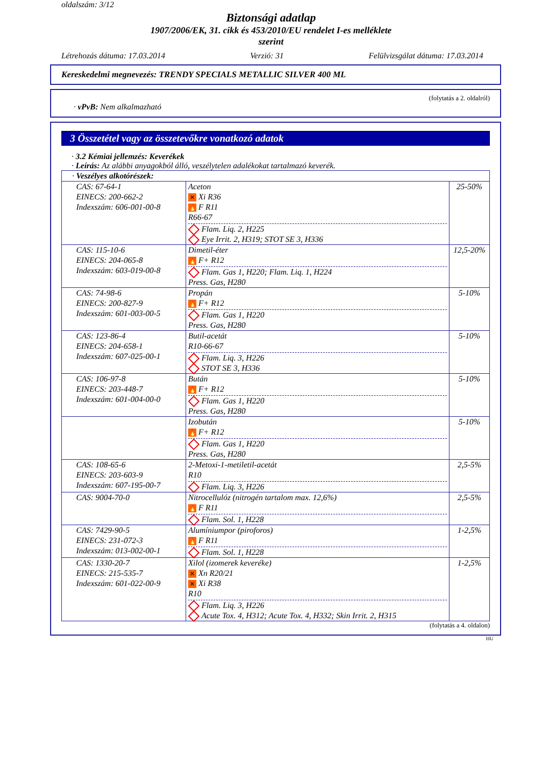oldalszám: 3/12
Biztonsági adatlap
1907/2006/EK, 31. cikk és 453/2010/EU rendelet I-es melléklete
szerint
Létrehozás dátuma: 17.03.2014 Verzió: 31 Felülvizsgálat dátuma: 17.03.2014
Kereskedelmi megnevezés: TRENDY SPECIALS METALLIC SILVER 400 ML
(folytatás a 2. oldalról)
· vPvB: Nem alkalmazható
3 Összetétel vagy az összetevőkre vonatkozó adatok
· 3.2 Kémiai jellemzés: Keverékek
· Leírás: Az alábbi anyagokból álló, veszélytelen adalékokat tartalmazó keverék.
| · Veszélyes alkotórészek: | | |
| CAS: 67-64-1 EINECS: 200-662-2 Indexszám: 606-001-00-8 | Aceton ✕ Xi R36 🔥 F R11 R66-67 Flam. Liq. 2, H225 Eye Irrit. 2, H319; STOT SE 3, H336 | 25-50% |
| CAS: 115-10-6 EINECS: 204-065-8 Indexszám: 603-019-00-8 | Dimetil-éter 🔥 F+ R12 Flam. Gas 1, H220; Flam. Liq. 1, H224 Press. Gas, H280 | 12,5-20% |
| CAS: 74-98-6 EINECS: 200-827-9 Indexszám: 601-003-00-5 | Propán 🔥 F+ R12 Flam. Gas 1, H220 Press. Gas, H280 | 5-10% |
| CAS: 123-86-4 EINECS: 204-658-1 Indexszám: 607-025-00-1 | Butil-acetát R10-66-67 Flam. Liq. 3, H226 STOT SE 3, H336 | 5-10% |
| CAS: 106-97-8 EINECS: 203-448-7 Indexszám: 601-004-00-0 | Bután 🔥 F+ R12 Flam. Gas 1, H220 Press. Gas, H280 | 5-10% |
| | Izobután 🔥 F+ R12 Flam. Gas 1, H220 Press. Gas, H280 | 5-10% |
| CAS: 108-65-6 EINECS: 203-603-9 Indexszám: 607-195-00-7 | 2-Metoxi-1-metiletil-acetát R10 Flam. Liq. 3, H226 | 2,5-5% |
| CAS: 9004-70-0 | Nitrocellulóz (nitrogén tartalom max. 12,6%) 🔥 F R11 Flam. Sol. 1, H228 | 2,5-5% |
| CAS: 7429-90-5 EINECS: 231-072-3 Indexszám: 013-002-00-1 | Alumíniumpor (piroforos) 🔥 F R11 Flam. Sol. 1, H228 | 1-2,5% |
| CAS: 1330-20-7 EINECS: 215-535-7 Indexszám: 601-022-00-9 | Xilol (izomerek keveréke) ✕ Xn R20/21 ✕ Xi R38 R10 Flam. Liq. 3, H226 Acute Tox. 4, H312; Acute Tox. 4, H332; Skin Irrit. 2, H315 | 1-2,5% |
(folytatás a 4. oldalon)
HU